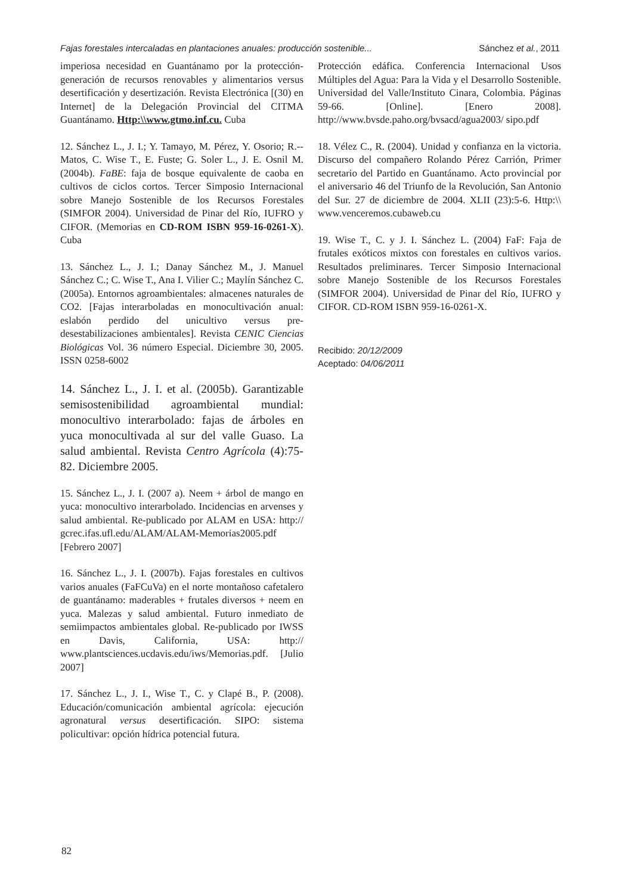Fajas forestales intercaladas en plantaciones anuales: producción sostenible... Sánchez et al., 2011
imperiosa necesidad en Guantánamo por la protección-generación de recursos renovables y alimentarios versus desertificación y desertización. Revista Electrónica [(30) en Internet] de la Delegación Provincial del CITMA Guantánamo. Http:\\www.gtmo.inf.cu. Cuba
12. Sánchez L., J. I.; Y. Tamayo, M. Pérez, Y. Osorio; R.-- Matos, C. Wise T., E. Fuste; G. Soler L., J. E. Osnil M. (2004b). FaBE: faja de bosque equivalente de caoba en cultivos de ciclos cortos. Tercer Simposio Internacional sobre Manejo Sostenible de los Recursos Forestales (SIMFOR 2004). Universidad de Pinar del Río, IUFRO y CIFOR. (Memorias en CD-ROM ISBN 959-16-0261-X). Cuba
13. Sánchez L., J. I.; Danay Sánchez M., J. Manuel Sánchez C.; C. Wise T., Ana I. Vilier C.; Maylín Sánchez C. (2005a). Entornos agroambientales: almacenes naturales de CO2. [Fajas interarboladas en monocultivación anual: eslabón perdido del unicultivo versus pre-desestabilizaciones ambientales]. Revista CENIC Ciencias Biológicas Vol. 36 número Especial. Diciembre 30, 2005. ISSN 0258-6002
14. Sánchez L., J. I. et al. (2005b). Garantizable semisostenibilidad agroambiental mundial: monocultivo interarbolado: fajas de árboles en yuca monocultivada al sur del valle Guaso. La salud ambiental. Revista Centro Agrícola (4):75-82. Diciembre 2005.
15. Sánchez L., J. I. (2007 a). Neem + árbol de mango en yuca: monocultivo interarbolado. Incidencias en arvenses y salud ambiental. Re-publicado por ALAM en USA: http:// gcrec.ifas.ufl.edu/ALAM/ALAM-Memorias2005.pdf [Febrero 2007]
16. Sánchez L., J. I. (2007b). Fajas forestales en cultivos varios anuales (FaFCuVa) en el norte montañoso cafetalero de guantánamo: maderables + frutales diversos + neem en yuca. Malezas y salud ambiental. Futuro inmediato de semiimpactos ambientales global. Re-publicado por IWSS en Davis, California, USA: http:// www.plantsciences.ucdavis.edu/iws/Memorias.pdf. [Julio 2007]
17. Sánchez L., J. I., Wise T., C. y Clapé B., P. (2008). Educación/comunicación ambiental agrícola: ejecución agronatural versus desertificación. SIPO: sistema policultivar: opción hídrica potencial futura.
Protección edáfica. Conferencia Internacional Usos Múltiples del Agua: Para la Vida y el Desarrollo Sostenible. Universidad del Valle/Instituto Cinara, Colombia. Páginas 59-66. [Online]. [Enero 2008]. http://www.bvsde.paho.org/bvsacd/agua2003/ sipo.pdf
18. Vélez C., R. (2004). Unidad y confianza en la victoria. Discurso del compañero Rolando Pérez Carrión, Primer secretario del Partido en Guantánamo. Acto provincial por el aniversario 46 del Triunfo de la Revolución, San Antonio del Sur. 27 de diciembre de 2004. XLII (23):5-6. Http:\\ www.venceremos.cubaweb.cu
19. Wise T., C. y J. I. Sánchez L. (2004) FaF: Faja de frutales exóticos mixtos con forestales en cultivos varios. Resultados preliminares. Tercer Simposio Internacional sobre Manejo Sostenible de los Recursos Forestales (SIMFOR 2004). Universidad de Pinar del Río, IUFRO y CIFOR. CD-ROM ISBN 959-16-0261-X.
Recibido: 20/12/2009
Aceptado: 04/06/2011
82